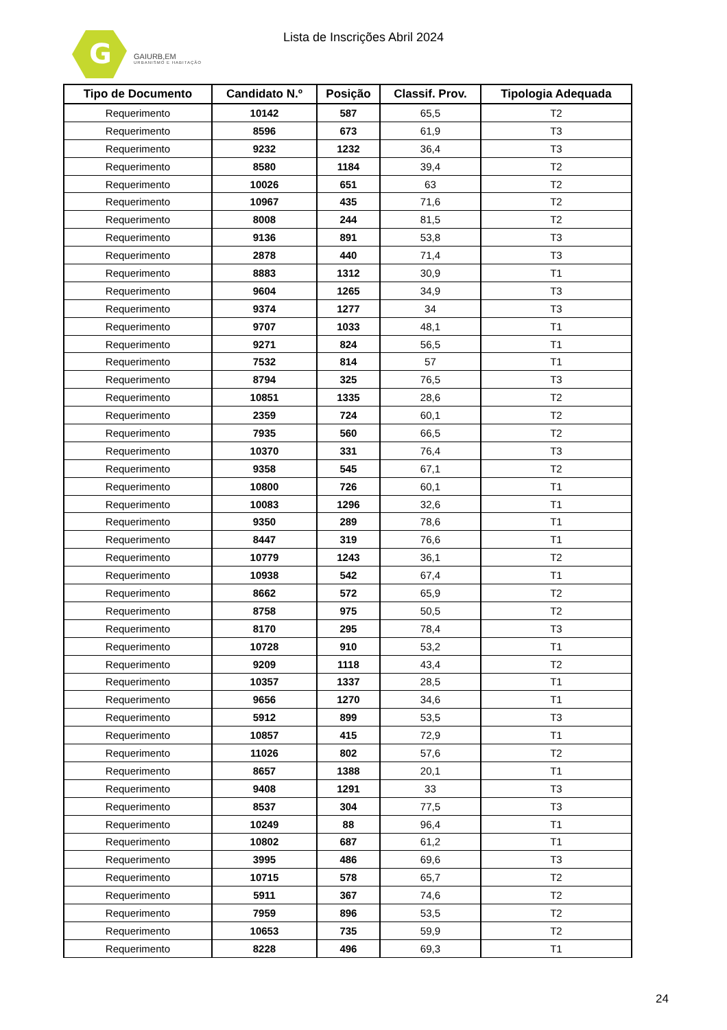G
GAIURB,EM
URBANISMO E HABITAÇÃO
Lista de Inscrições Abril 2024
| Tipo de Documento | Candidato N.º | Posição | Classif. Prov. | Tipologia Adequada |
| --- | --- | --- | --- | --- |
| Requerimento | 10142 | 587 | 65,5 | T2 |
| Requerimento | 8596 | 673 | 61,9 | T3 |
| Requerimento | 9232 | 1232 | 36,4 | T3 |
| Requerimento | 8580 | 1184 | 39,4 | T2 |
| Requerimento | 10026 | 651 | 63 | T2 |
| Requerimento | 10967 | 435 | 71,6 | T2 |
| Requerimento | 8008 | 244 | 81,5 | T2 |
| Requerimento | 9136 | 891 | 53,8 | T3 |
| Requerimento | 2878 | 440 | 71,4 | T3 |
| Requerimento | 8883 | 1312 | 30,9 | T1 |
| Requerimento | 9604 | 1265 | 34,9 | T3 |
| Requerimento | 9374 | 1277 | 34 | T3 |
| Requerimento | 9707 | 1033 | 48,1 | T1 |
| Requerimento | 9271 | 824 | 56,5 | T1 |
| Requerimento | 7532 | 814 | 57 | T1 |
| Requerimento | 8794 | 325 | 76,5 | T3 |
| Requerimento | 10851 | 1335 | 28,6 | T2 |
| Requerimento | 2359 | 724 | 60,1 | T2 |
| Requerimento | 7935 | 560 | 66,5 | T2 |
| Requerimento | 10370 | 331 | 76,4 | T3 |
| Requerimento | 9358 | 545 | 67,1 | T2 |
| Requerimento | 10800 | 726 | 60,1 | T1 |
| Requerimento | 10083 | 1296 | 32,6 | T1 |
| Requerimento | 9350 | 289 | 78,6 | T1 |
| Requerimento | 8447 | 319 | 76,6 | T1 |
| Requerimento | 10779 | 1243 | 36,1 | T2 |
| Requerimento | 10938 | 542 | 67,4 | T1 |
| Requerimento | 8662 | 572 | 65,9 | T2 |
| Requerimento | 8758 | 975 | 50,5 | T2 |
| Requerimento | 8170 | 295 | 78,4 | T3 |
| Requerimento | 10728 | 910 | 53,2 | T1 |
| Requerimento | 9209 | 1118 | 43,4 | T2 |
| Requerimento | 10357 | 1337 | 28,5 | T1 |
| Requerimento | 9656 | 1270 | 34,6 | T1 |
| Requerimento | 5912 | 899 | 53,5 | T3 |
| Requerimento | 10857 | 415 | 72,9 | T1 |
| Requerimento | 11026 | 802 | 57,6 | T2 |
| Requerimento | 8657 | 1388 | 20,1 | T1 |
| Requerimento | 9408 | 1291 | 33 | T3 |
| Requerimento | 8537 | 304 | 77,5 | T3 |
| Requerimento | 10249 | 88 | 96,4 | T1 |
| Requerimento | 10802 | 687 | 61,2 | T1 |
| Requerimento | 3995 | 486 | 69,6 | T3 |
| Requerimento | 10715 | 578 | 65,7 | T2 |
| Requerimento | 5911 | 367 | 74,6 | T2 |
| Requerimento | 7959 | 896 | 53,5 | T2 |
| Requerimento | 10653 | 735 | 59,9 | T2 |
| Requerimento | 8228 | 496 | 69,3 | T1 |
24